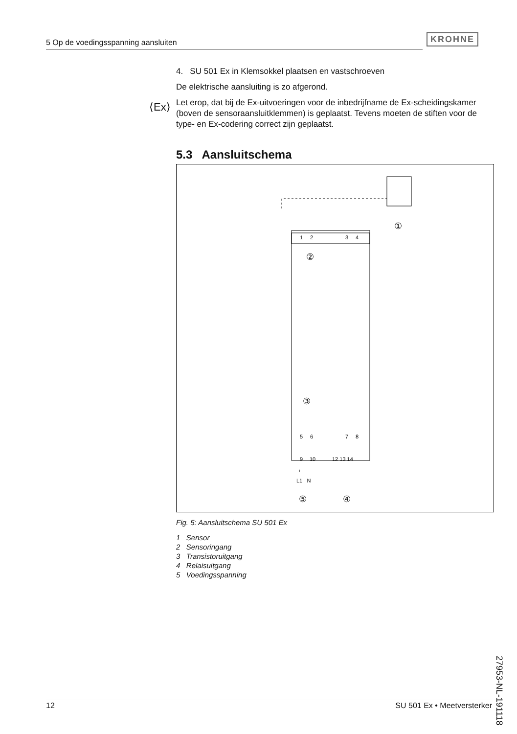5 Op de voedingsspanning aansluiten
KROHNE
⟨Ex⟩
4. SU 501 Ex in Klemsokkel plaatsen en vastschroeven
De elektrische aansluiting is zo afgerond.
Let erop, dat bij de Ex-uitvoeringen voor de inbedrijfname de Ex-scheidingskamer (boven de sensoraansluitklemmen) is geplaatst. Tevens moeten de stiften voor de type- en Ex-codering correct zijn geplaatst.
5.3 Aansluitschema
1
2
3
4
②
③
5
6
7
8
9
10
12 13 14
+
L1 N
⑤
④
①
Fig. 5: Aansluitschema SU 501 Ex
1 Sensor
2 Sensoringang
3 Transistoruitgang
4 Relaisuitgang
5 Voedingsspanning
27953-NL-191118
12 SU 501 Ex • Meetversterker